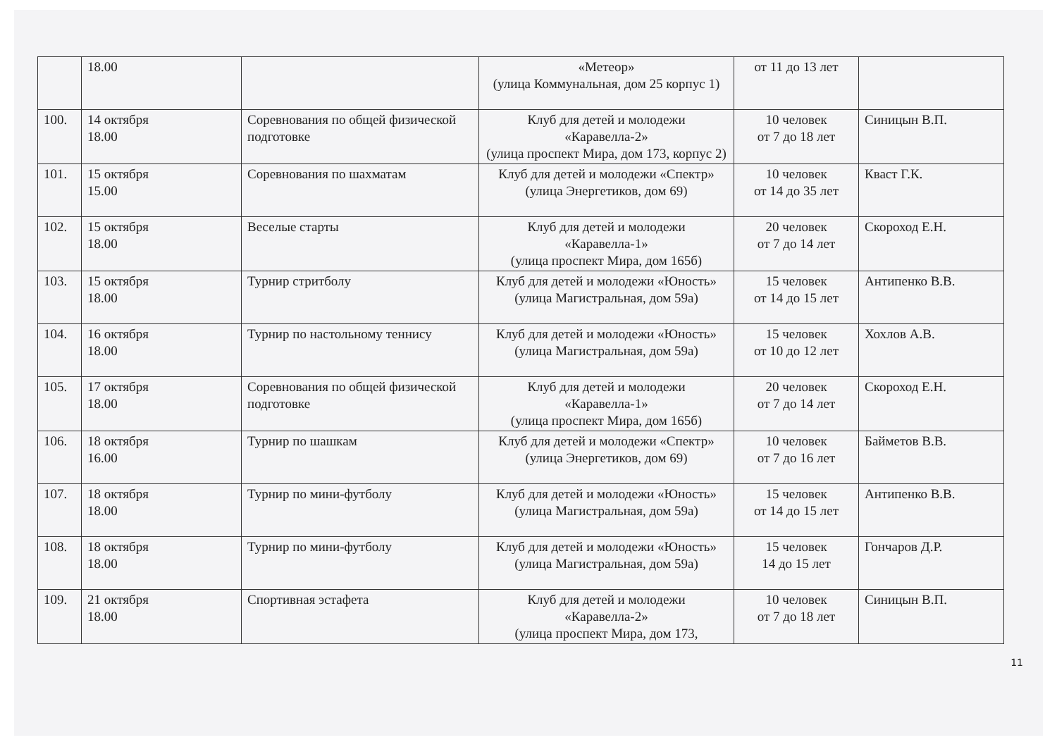| | 18.00 | | «Метеор» (улица Коммунальная, дом 25 корпус 1) | от 11 до 13 лет | |
| 100. | 14 октября 18.00 | Соревнования по общей физической подготовке | Клуб для детей и молодежи «Каравелла-2» (улица проспект Мира, дом 173, корпус 2) | 10 человек от 7 до 18 лет | Синицын В.П. |
| 101. | 15 октября 15.00 | Соревнования по шахматам | Клуб для детей и молодежи «Спектр» (улица Энергетиков, дом 69) | 10 человек от 14 до 35 лет | Кваст Г.К. |
| 102. | 15 октября 18.00 | Веселые старты | Клуб для детей и молодежи «Каравелла-1» (улица проспект Мира, дом 165б) | 20 человек от 7 до 14 лет | Скороход Е.Н. |
| 103. | 15 октября 18.00 | Турнир стритболу | Клуб для детей и молодежи «Юность» (улица Магистральная, дом 59а) | 15 человек от 14 до 15 лет | Антипенко В.В. |
| 104. | 16 октября 18.00 | Турнир по настольному теннису | Клуб для детей и молодежи «Юность» (улица Магистральная, дом 59а) | 15 человек от 10 до 12 лет | Хохлов А.В. |
| 105. | 17 октября 18.00 | Соревнования по общей физической подготовке | Клуб для детей и молодежи «Каравелла-1» (улица проспект Мира, дом 165б) | 20 человек от 7 до 14 лет | Скороход Е.Н. |
| 106. | 18 октября 16.00 | Турнир по шашкам | Клуб для детей и молодежи «Спектр» (улица Энергетиков, дом 69) | 10 человек от 7 до 16 лет | Байметов В.В. |
| 107. | 18 октября 18.00 | Турнир по мини-футболу | Клуб для детей и молодежи «Юность» (улица Магистральная, дом 59а) | 15 человек от 14 до 15 лет | Антипенко В.В. |
| 108. | 18 октября 18.00 | Турнир по мини-футболу | Клуб для детей и молодежи «Юность» (улица Магистральная, дом 59а) | 15 человек 14 до 15 лет | Гончаров Д.Р. |
| 109. | 21 октября 18.00 | Спортивная эстафета | Клуб для детей и молодежи «Каравелла-2» (улица проспект Мира, дом 173, | 10 человек от 7 до 18 лет | Синицын В.П. |
11